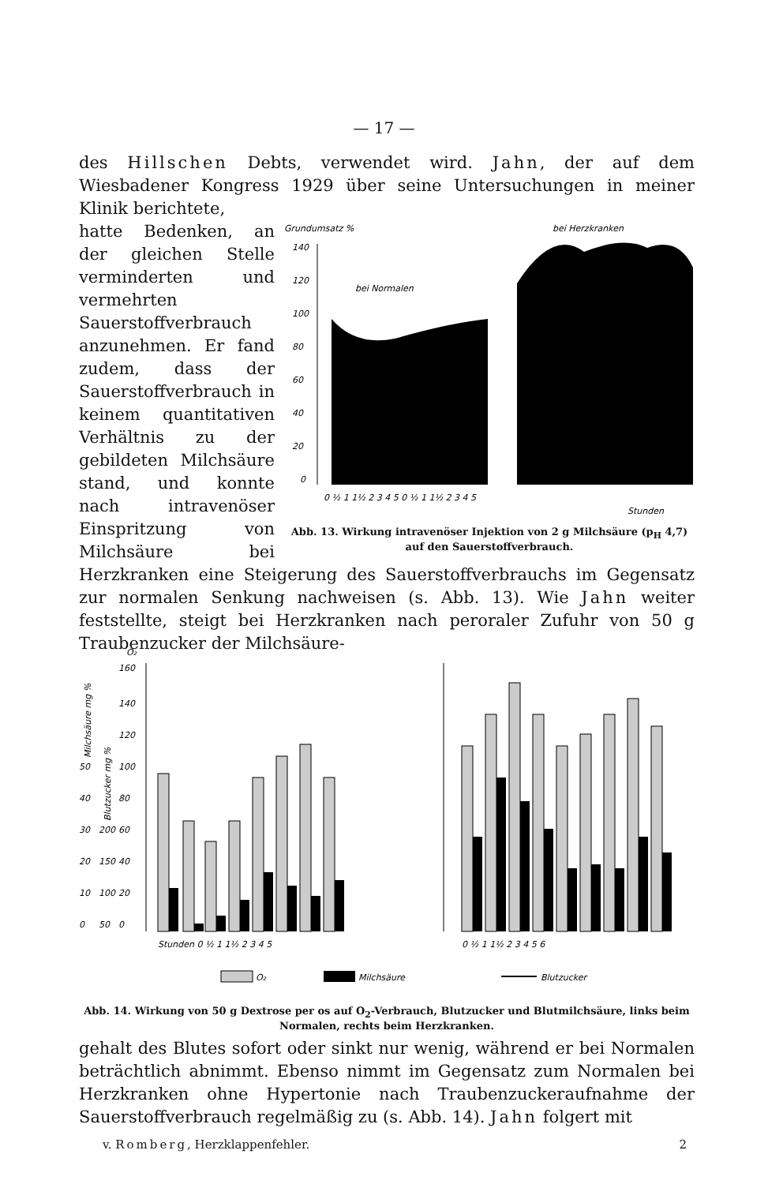— 17 —
des Hillschen Debts, verwendet wird. Jahn, der auf dem Wiesbadener Kongress 1929 über seine Untersuchungen in meiner Klinik berichtete,
Grundumsatz %
bei Herzkranken
140
120
100
80
60
40
20
0
bei Normalen
0 ½ 1 1½ 2 3 4 5 0 ½ 1 1½ 2 3 4 5
Stunden
Abb. 13. Wirkung intravenöser Injektion von 2 g Milchsäure (p<sub>H</sub> 4,7) auf den Sauerstoffverbrauch.
hatte Bedenken, an der gleichen Stelle verminderten und vermehrten Sauerstoffverbrauch anzunehmen. Er fand zudem, dass der Sauerstoffverbrauch in keinem quantitativen Verhältnis zu der gebildeten Milchsäure stand, und konnte nach intravenöser Einspritzung von Milchsäure bei Herzkranken eine Steigerung des Sauerstoffverbrauchs im Gegensatz zur normalen Senkung nachweisen (s. Abb. 13). Wie Jahn weiter feststellte, steigt bei Herzkranken nach peroraler Zufuhr von 50 g Traubenzucker der Milchsäure-
O₂
160
140
120
100
80
60
40
20
0
50
40
30
20
10
0
200
150
100
50
Milchsäure mg %
Blutzucker mg %
Stunden 0 ½ 1 1½ 2 3 4 5
0 ½ 1 1½ 2 3 4 5 6
O₂
Milchsäure
Blutzucker
Abb. 14. Wirkung von 50 g Dextrose per os auf O<sub>2</sub>-Verbrauch, Blutzucker und Blutmilchsäure, links beim Normalen, rechts beim Herzkranken.
gehalt des Blutes sofort oder sinkt nur wenig, während er bei Normalen beträchtlich abnimmt. Ebenso nimmt im Gegensatz zum Normalen bei Herzkranken ohne Hypertonie nach Traubenzuckeraufnahme der Sauerstoffverbrauch regelmäßig zu (s. Abb. 14). Jahn folgert mit
v. Romberg, Herzklappenfehler. 2